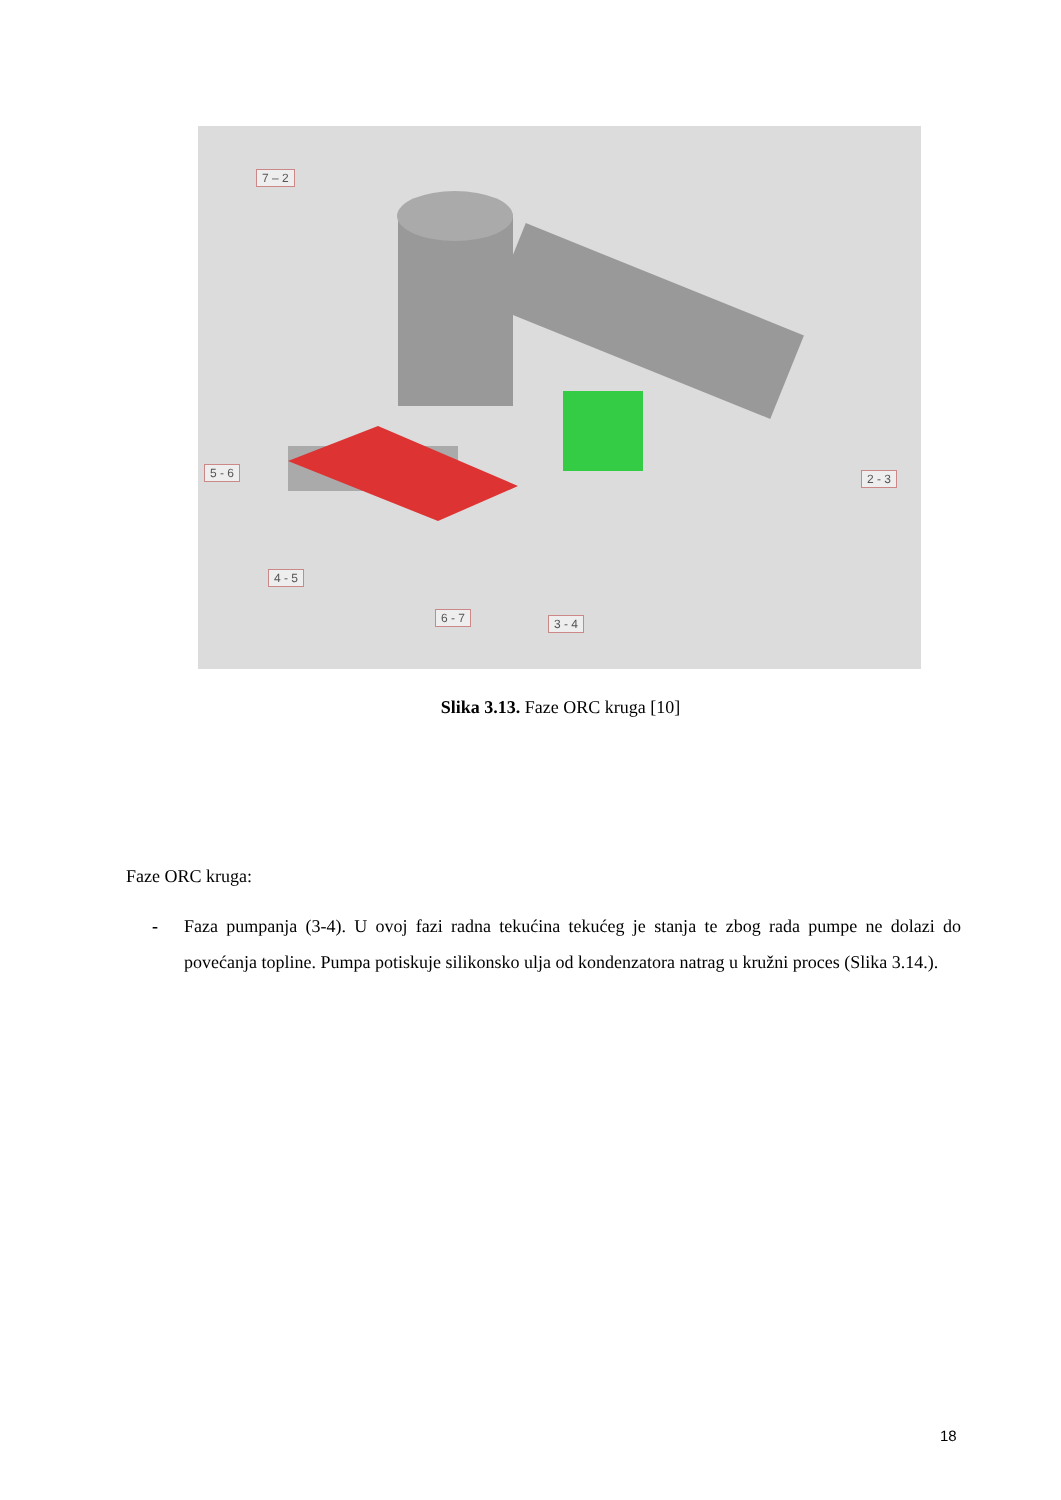7 – 2
5 - 6 2 - 3
4 - 5
6 - 7 3 - 4
Slika 3.13. Faze ORC kruga [10]
Faze ORC kruga:
- Faza pumpanja (3-4). U ovoj fazi radna tekućina tekućeg je stanja te zbog rada pumpe ne dolazi do povećanja topline. Pumpa potiskuje silikonsko ulja od kondenzatora natrag u kružni proces (Slika 3.14.).
18